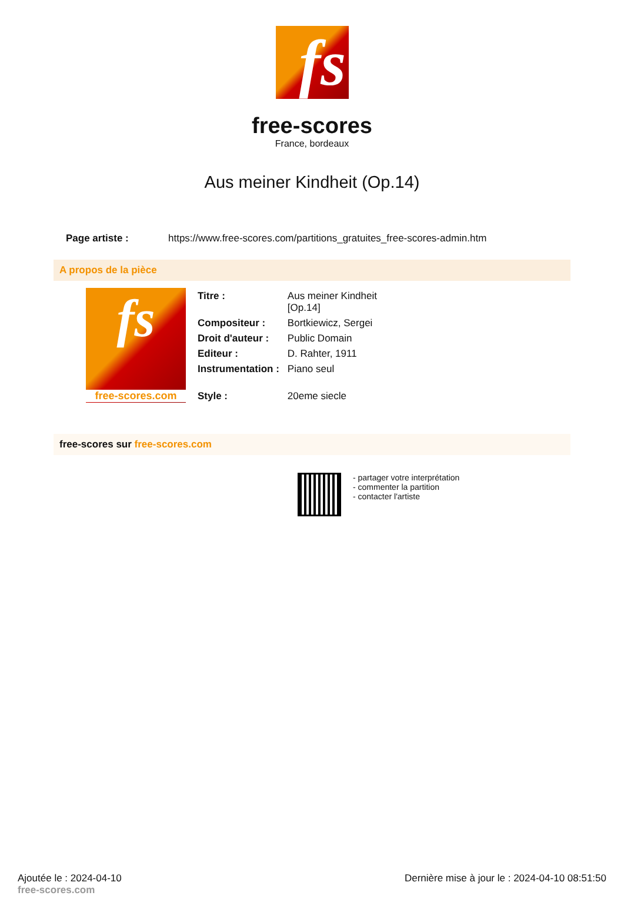fs
free-scores
France, bordeaux
Aus meiner Kindheit (Op.14)
| Page artiste : | https://www.free-scores.com/partitions_gratuites_free-scores-admin.htm |
A propos de la pièce
fs
free-scores.com
| Titre : | Aus meiner Kindheit [Op.14] |
| Compositeur : | Bortkiewicz, Sergei |
| Droit d'auteur : | Public Domain |
| Editeur : | D. Rahter, 1911 |
| Instrumentation : | Piano seul |
| Style : | 20eme siecle |
free-scores sur free-scores.com
- partager votre interprétation
- commenter la partition
- contacter l'artiste
Ajoutée le : 2024-04-10
free-scores.com
Dernière mise à jour le : 2024-04-10 08:51:50